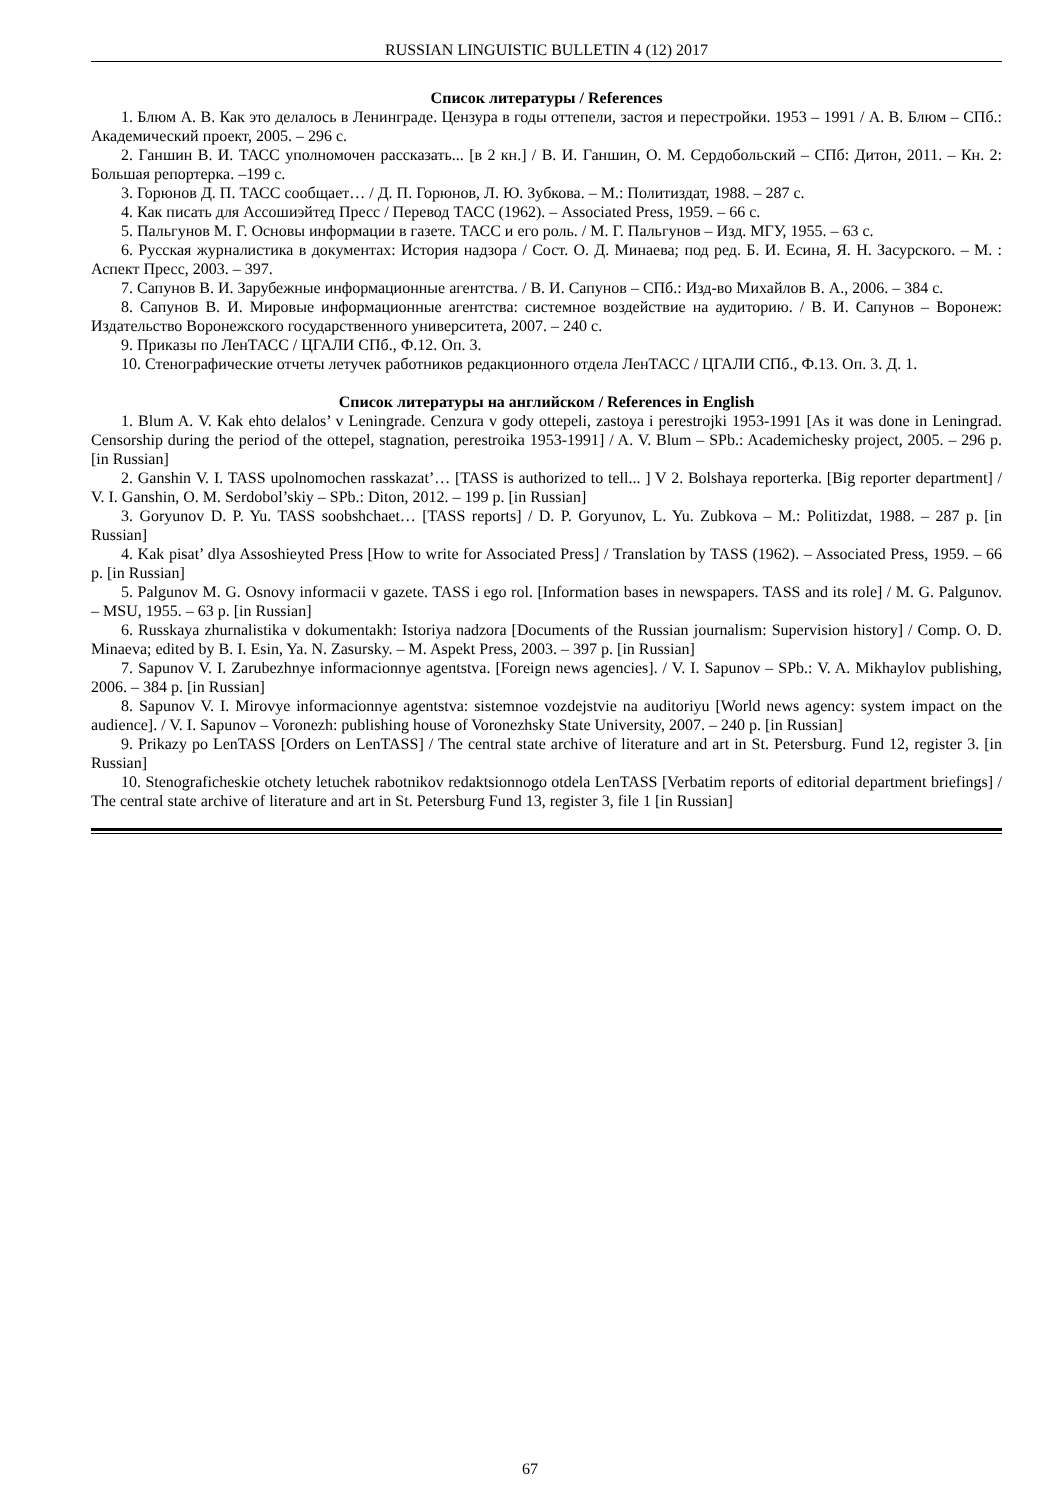RUSSIAN LINGUISTIC BULLETIN 4 (12) 2017
Список литературы / References
1. Блюм А. В. Как это делалось в Ленинграде. Цензура в годы оттепели, застоя и перестройки. 1953 – 1991 / А. В. Блюм – СПб.: Академический проект, 2005. – 296 с.
2. Ганшин В. И. ТАСС уполномочен рассказать... [в 2 кн.] / В. И. Ганшин, О. М. Сердобольский – СПб: Дитон, 2011. – Кн. 2: Большая репортерка. –199 с.
3. Горюнов Д. П. ТАСС сообщает… / Д. П. Горюнов, Л. Ю. Зубкова. – М.: Политиздат, 1988. – 287 с.
4. Как писать для Ассошиэйтед Пресс / Перевод ТАСС (1962). – Associated Press, 1959. – 66 с.
5. Пальгунов М. Г. Основы информации в газете. ТАСС и его роль. / М. Г. Пальгунов – Изд. МГУ, 1955. – 63 с.
6. Русская журналистика в документах: История надзора / Сост. О. Д. Минаева; под ред. Б. И. Есина, Я. Н. Засурского. – М. : Аспект Пресс, 2003. – 397.
7. Сапунов В. И. Зарубежные информационные агентства. / В. И. Сапунов – СПб.: Изд-во Михайлов В. А., 2006. – 384 с.
8. Сапунов В. И. Мировые информационные агентства: системное воздействие на аудиторию. / В. И. Сапунов – Воронеж: Издательство Воронежского государственного университета, 2007. – 240 с.
9. Приказы по ЛенТАСС / ЦГАЛИ СПб., Ф.12. Оп. 3.
10. Стенографические отчеты летучек работников редакционного отдела ЛенТАСС / ЦГАЛИ СПб., Ф.13. Оп. 3. Д. 1.
Список литературы на английском / References in English
1. Blum A. V. Kak ehto delalos’ v Leningrade. Cenzura v gody ottepeli, zastoya i perestrojki 1953-1991 [As it was done in Leningrad. Censorship during the period of the ottepel, stagnation, perestroika 1953-1991] / A. V. Blum – SPb.: Academichesky project, 2005. – 296 p. [in Russian]
2. Ganshin V. I. TASS upolnomochen rasskazat’… [TASS is authorized to tell... ] V 2. Bolshaya reporterka. [Big reporter department] / V. I. Ganshin, O. M. Serdobol’skiy – SPb.: Diton, 2012. – 199 p. [in Russian]
3. Goryunov D. P. Yu. TASS soobshchaet… [TASS reports] / D. P. Goryunov, L. Yu. Zubkova – M.: Politizdat, 1988. – 287 p. [in Russian]
4. Kak pisat’ dlya Assoshieyted Press [How to write for Associated Press] / Translation by TASS (1962). – Associated Press, 1959. – 66 p. [in Russian]
5. Palgunov M. G. Osnovy informacii v gazete. TASS i ego rol. [Information bases in newspapers. TASS and its role] / M. G. Palgunov. – MSU, 1955. – 63 p. [in Russian]
6. Russkaya zhurnalistika v dokumentakh: Istoriya nadzora [Documents of the Russian journalism: Supervision history] / Comp. O. D. Minaeva; edited by B. I. Esin, Ya. N. Zasursky. – M. Aspekt Press, 2003. – 397 p. [in Russian]
7. Sapunov V. I. Zarubezhnye informacionnye agentstva. [Foreign news agencies]. / V. I. Sapunov – SPb.: V. A. Mikhaylov publishing, 2006. – 384 p. [in Russian]
8. Sapunov V. I. Mirovye informacionnye agentstva: sistemnoe vozdejstvie na auditoriyu [World news agency: system impact on the audience]. / V. I. Sapunov – Voronezh: publishing house of Voronezhsky State University, 2007. – 240 p. [in Russian]
9. Prikazy po LenTASS [Orders on LenTASS] / The central state archive of literature and art in St. Petersburg. Fund 12, register 3. [in Russian]
10. Stenograficheskie otchety letuchek rabotnikov redaktsionnogo otdela LenTASS [Verbatim reports of editorial department briefings] / The central state archive of literature and art in St. Petersburg Fund 13, register 3, file 1 [in Russian]
67